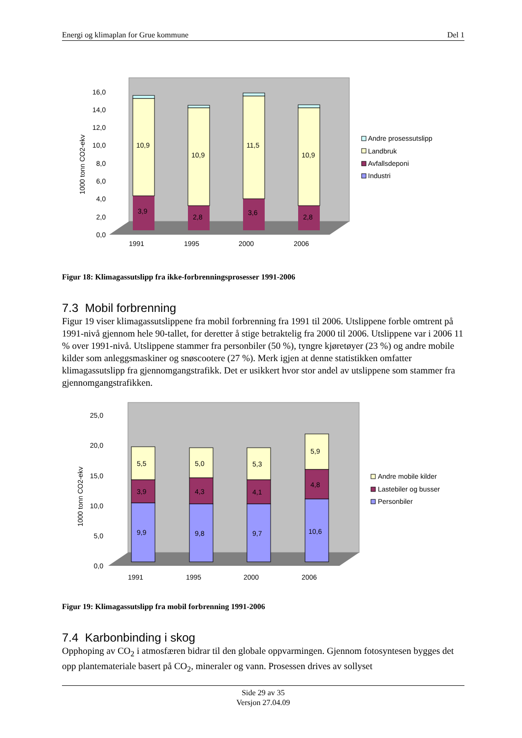Energi og klimaplan for Grue kommune Del 1
1000 tonn CO2-ekv
0,0
2,0
4,0
6,0
8,0
10,0
12,0
14,0
16,0
10,9
10,9
11,5
10,9
3,9
2,8
3,6
2,8
1991
1995
2000
2006
Andre prosessutslipp
Landbruk
Avfallsdeponi
Industri
Figur 18: Klimagassutslipp fra ikke-forbrenningsprosesser 1991-2006
7.3 Mobil forbrenning
Figur 19 viser klimagassutslippene fra mobil forbrenning fra 1991 til 2006. Utslippene forble omtrent på 1991-nivå gjennom hele 90-tallet, for deretter å stige betraktelig fra 2000 til 2006. Utslippene var i 2006 11 % over 1991-nivå. Utslippene stammer fra personbiler (50 %), tyngre kjøretøyer (23 %) og andre mobile kilder som anleggsmaskiner og snøscootere (27 %). Merk igjen at denne statistikken omfatter klimagassutslipp fra gjennomgangstrafikk. Det er usikkert hvor stor andel av utslippene som stammer fra gjennomgangstrafikken.
1000 tonn CO2-ekv
0,0
5,0
10,0
15,0
20,0
25,0
5,5
5,0
5,3
5,9
3,9
4,3
4,1
4,8
9,9
9,8
9,7
10,6
1991
1995
2000
2006
Andre mobile kilder
Lastebiler og busser
Personbiler
Figur 19: Klimagassutslipp fra mobil forbrenning 1991-2006
7.4 Karbonbinding i skog
Opphoping av CO<sub>2</sub> i atmosfæren bidrar til den globale oppvarmingen. Gjennom fotosyntesen bygges det opp plantemateriale basert på CO<sub>2</sub>, mineraler og vann. Prosessen drives av sollyset
Side 29 av 35
Versjon 27.04.09